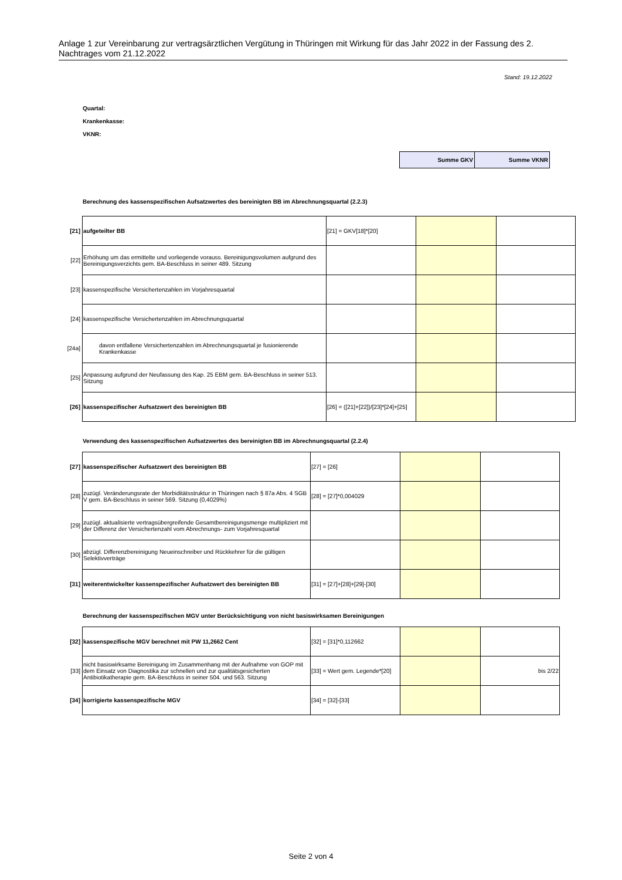Anlage 1 zur Vereinbarung zur vertragsärztlichen Vergütung in Thüringen mit Wirkung für das Jahr 2022 in der Fassung des 2. Nachtrages vom 21.12.2022
Stand: 19.12.2022
Quartal:
Krankenkasse:
VKNR:
| Summe GKV | Summe VKNR |
Berechnung des kassenspezifischen Aufsatzwertes des bereinigten BB im Abrechnungsquartal (2.2.3)
| [21] | aufgeteilter BB | [21] = GKV[18]*[20] | | |
| [22] | Erhöhung um das ermittelte und vorliegende vorauss. Bereinigungsvolumen aufgrund des Bereinigungsverzichts gem. BA-Beschluss in seiner 489. Sitzung | | | |
| [23] | kassenspezifische Versichertenzahlen im Vorjahresquartal | | | |
| [24] | kassenspezifische Versichertenzahlen im Abrechnungsquartal | | | |
| [24a] | davon entfallene Versichertenzahlen im Abrechnungsquartal je fusionierende Krankenkasse | | | |
| [25] | Anpassung aufgrund der Neufassung des Kap. 25 EBM gem. BA-Beschluss in seiner 513. Sitzung | | | |
| [26] | kassenspezifischer Aufsatzwert des bereinigten BB | [26] = ([21]+[22])/[23]*[24]+[25] | | |
Verwendung des kassenspezifischen Aufsatzwertes des bereinigten BB im Abrechnungsquartal (2.2.4)
| [27] | kassenspezifischer Aufsatzwert des bereinigten BB | [27] = [26] | | |
| [28] | zuzügl. Veränderungsrate der Morbiditätsstruktur in Thüringen nach § 87a Abs. 4 SGB V gem. BA-Beschluss in seiner 569. Sitzung (0,4029%) | [28] = [27]*0,004029 | | |
| [29] | zuzügl. aktualisierte vertragsübergreifende Gesamtbereinigungsmenge multipliziert mit der Differenz der Versichertenzahl vom Abrechnungs- zum Vorjahresquartal | | | |
| [30] | abzügl. Differenzbereinigung Neueinschreiber und Rückkehrer für die gültigen Selektivverträge | | | |
| [31] | weiterentwickelter kassenspezifischer Aufsatzwert des bereinigten BB | [31] = [27]+[28]+[29]-[30] | | |
Berechnung der kassenspezifischen MGV unter Berücksichtigung von nicht basiswirksamen Bereinigungen
| [32] | kassenspezifische MGV berechnet mit PW 11,2662 Cent | [32] = [31]*0,112662 | | |
| [33] | nicht basiswirksame Bereinigung im Zusammenhang mit der Aufnahme von GOP mit dem Einsatz von Diagnostika zur schnellen und zur qualitätsgesicherten Antibiotikatherapie gem. BA-Beschluss in seiner 504. und 563. Sitzung | [33] = Wert gem. Legende*[20] | | bis 2/22 |
| [34] | korrigierte kassenspezifische MGV | [34] = [32]-[33] | | |
Seite 2 von 4